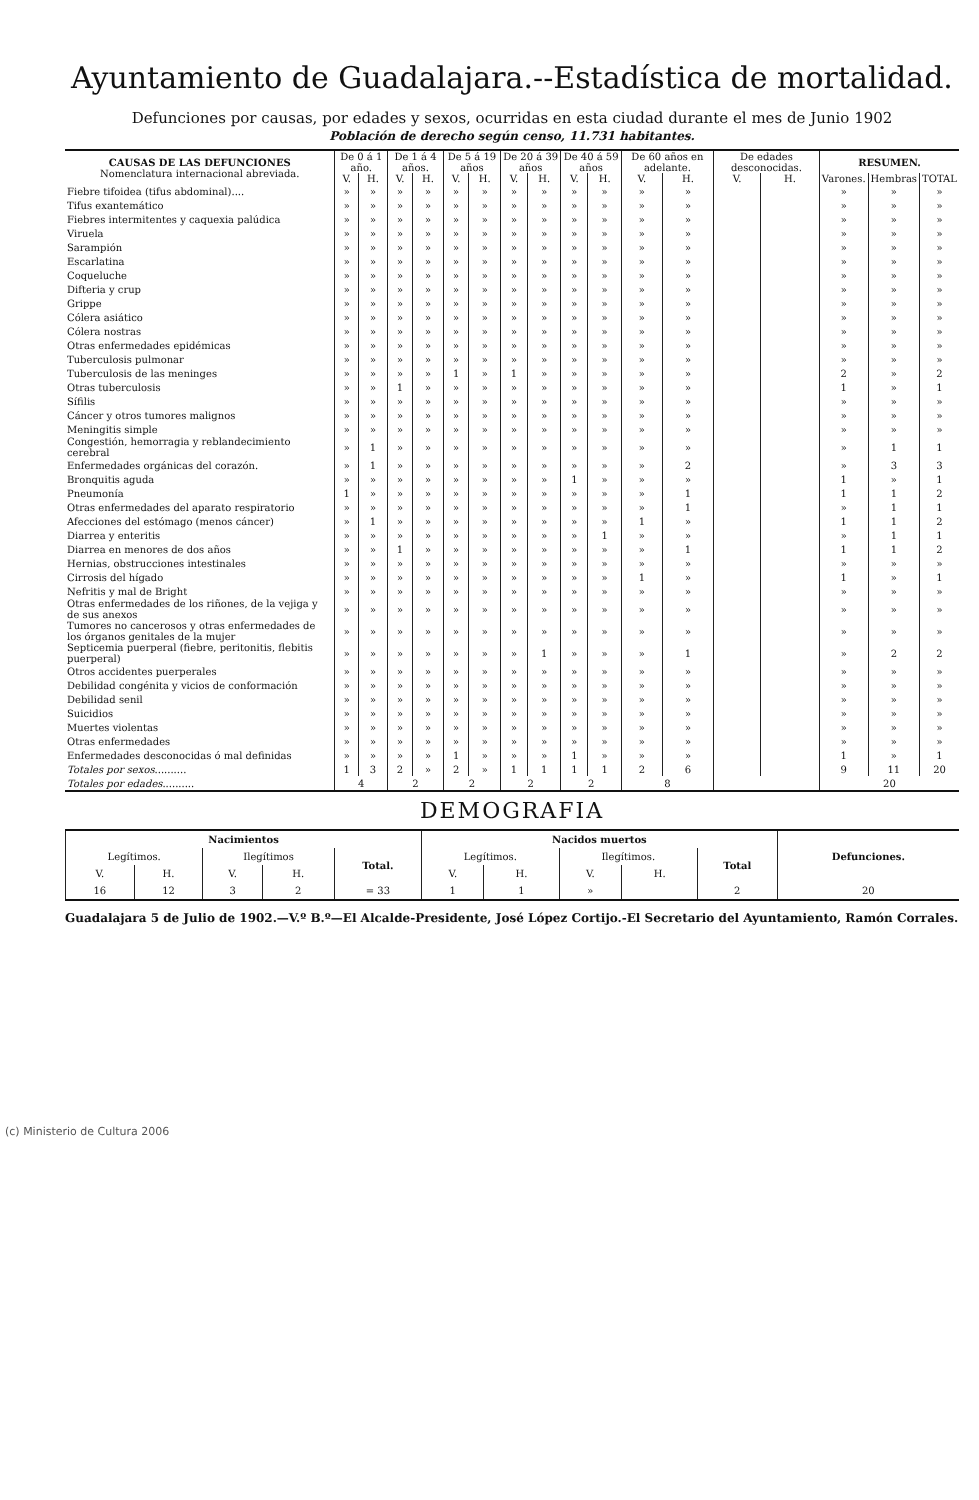Ayuntamiento de Guadalajara.--Estadística de mortalidad.
Defunciones por causas, por edades y sexos, ocurridas en esta ciudad durante el mes de Junio 1902
Población de derecho según censo, 11.731 habitantes.
| CAUSAS DE LAS DEFUNCIONES Nomenclatura internacional abreviada. | De 0 á 1 año. | | De 1 á 4 años. | | De 5 á 19 años | | De 20 á 39 años | | De 40 á 59 años | | De 60 años en adelante. | | De edades desconocidas. | | RESUMEN. | | |
| --- | --- | --- | --- | --- | --- | --- | --- | --- | --- | --- | --- | --- | --- | --- | --- | --- | --- |
| | V. | H. | V. | H. | V. | H. | V. | H. | V. | H. | V. | H. | V. | H. | Varones. | Hembras | TOTAL |
| Fiebre tifoidea (tifus abdominal).... | » | » | » | » | » | » | » | » | » | » | » | » | | | » | » | » |
| Tifus exantemático | » | » | » | » | » | » | » | » | » | » | » | » | | | » | » | » |
| Fiebres intermitentes y caquexia palúdica | » | » | » | » | » | » | » | » | » | » | » | » | | | » | » | » |
| Viruela | » | » | » | » | » | » | » | » | » | » | » | » | | | » | » | » |
| Sarampión | » | » | » | » | » | » | » | » | » | » | » | » | | | » | » | » |
| Escarlatina | » | » | » | » | » | » | » | » | » | » | » | » | | | » | » | » |
| Coqueluche | » | » | » | » | » | » | » | » | » | » | » | » | | | » | » | » |
| Difteria y crup | » | » | » | » | » | » | » | » | » | » | » | » | | | » | » | » |
| Grippe | » | » | » | » | » | » | » | » | » | » | » | » | | | » | » | » |
| Cólera asiático | » | » | » | » | » | » | » | » | » | » | » | » | | | » | » | » |
| Cólera nostras | » | » | » | » | » | » | » | » | » | » | » | » | | | » | » | » |
| Otras enfermedades epidémicas | » | » | » | » | » | » | » | » | » | » | » | » | | | » | » | » |
| Tuberculosis pulmonar | » | » | » | » | » | » | » | » | » | » | » | » | | | » | » | » |
| Tuberculosis de las meninges | » | » | » | » | 1 | » | 1 | » | » | » | » | » | | | 2 | » | 2 |
| Otras tuberculosis | » | » | 1 | » | » | » | » | » | » | » | » | » | | | 1 | » | 1 |
| Sífilis | » | » | » | » | » | » | » | » | » | » | » | » | | | » | » | » |
| Cáncer y otros tumores malignos | » | » | » | » | » | » | » | » | » | » | » | » | | | » | » | » |
| Meningitis simple | » | » | » | » | » | » | » | » | » | » | » | » | | | » | » | » |
| Congestión, hemorragia y reblandecimiento cerebral | » | 1 | » | » | » | » | » | » | » | » | » | » | | | » | 1 | 1 |
| Enfermedades orgánicas del corazón. | » | 1 | » | » | » | » | » | » | » | » | » | 2 | | | » | 3 | 3 |
| Bronquitis aguda | » | » | » | » | » | » | » | » | 1 | » | » | » | | | 1 | » | 1 |
| Pneumonía | 1 | » | » | » | » | » | » | » | » | » | » | 1 | | | 1 | 1 | 2 |
| Otras enfermedades del aparato respiratorio | » | » | » | » | » | » | » | » | » | » | » | 1 | | | » | 1 | 1 |
| Afecciones del estómago (menos cáncer) | » | 1 | » | » | » | » | » | » | » | » | 1 | » | | | 1 | 1 | 2 |
| Diarrea y enteritis | » | » | » | » | » | » | » | » | » | 1 | » | » | | | » | 1 | 1 |
| Diarrea en menores de dos años | » | » | 1 | » | » | » | » | » | » | » | » | 1 | | | 1 | 1 | 2 |
| Hernias, obstrucciones intestinales | » | » | » | » | » | » | » | » | » | » | » | » | | | » | » | » |
| Cirrosis del hígado | » | » | » | » | » | » | » | » | » | » | 1 | » | | | 1 | » | 1 |
| Nefritis y mal de Bright | » | » | » | » | » | » | » | » | » | » | » | » | | | » | » | » |
| Otras enfermedades de los riñones, de la vejiga y de sus anexos | » | » | » | » | » | » | » | » | » | » | » | » | | | » | » | » |
| Tumores no cancerosos y otras enfermedades de los órganos genitales de la mujer | » | » | » | » | » | » | » | » | » | » | » | » | | | » | » | » |
| Septicemia puerperal (fiebre, peritonitis, flebitis puerperal) | » | » | » | » | » | » | » | 1 | » | » | » | 1 | | | » | 2 | 2 |
| Otros accidentes puerperales | » | » | » | » | » | » | » | » | » | » | » | » | | | » | » | » |
| Debilidad congénita y vicios de conformación | » | » | » | » | » | » | » | » | » | » | » | » | | | » | » | » |
| Debilidad senil | » | » | » | » | » | » | » | » | » | » | » | » | | | » | » | » |
| Suicidios | » | » | » | » | » | » | » | » | » | » | » | » | | | » | » | » |
| Muertes violentas | » | » | » | » | » | » | » | » | » | » | » | » | | | » | » | » |
| Otras enfermedades | » | » | » | » | » | » | » | » | » | » | » | » | | | » | » | » |
| Enfermedades desconocidas ó mal definidas | » | » | » | » | 1 | » | » | » | 1 | » | » | » | | | 1 | » | 1 |
| Totales por sexos .......... | 1 | 3 | 2 | » | 2 | » | 1 | 1 | 1 | 1 | 2 | 6 | | | 9 | 11 | 20 |
| Totales por edades .......... | 4 | | 2 | | 2 | | 2 | | 2 | | 8 | | | | 20 | | |
DEMOGRAFIA
| Nacimientos | | | | | Nacidos muertos | | | | | Defunciones. |
| --- | --- | --- | --- | --- | --- | --- | --- | --- | --- | --- |
| Legítimos. | | Ilegítimos | | Total. | Legítimos. | | Ilegítimos. | | Total | |
| V. | H. | V. | H. | | V. | H. | V. | H. | | |
| 16 | 12 | 3 | 2 | = 33 | 1 | 1 | » | | 2 | 20 |
Guadalajara 5 de Julio de 1902.—V.º B.º—El Alcalde-Presidente, José López Cortijo.-El Secretario del Ayuntamiento, Ramón Corrales.
(c) Ministerio de Cultura 2006